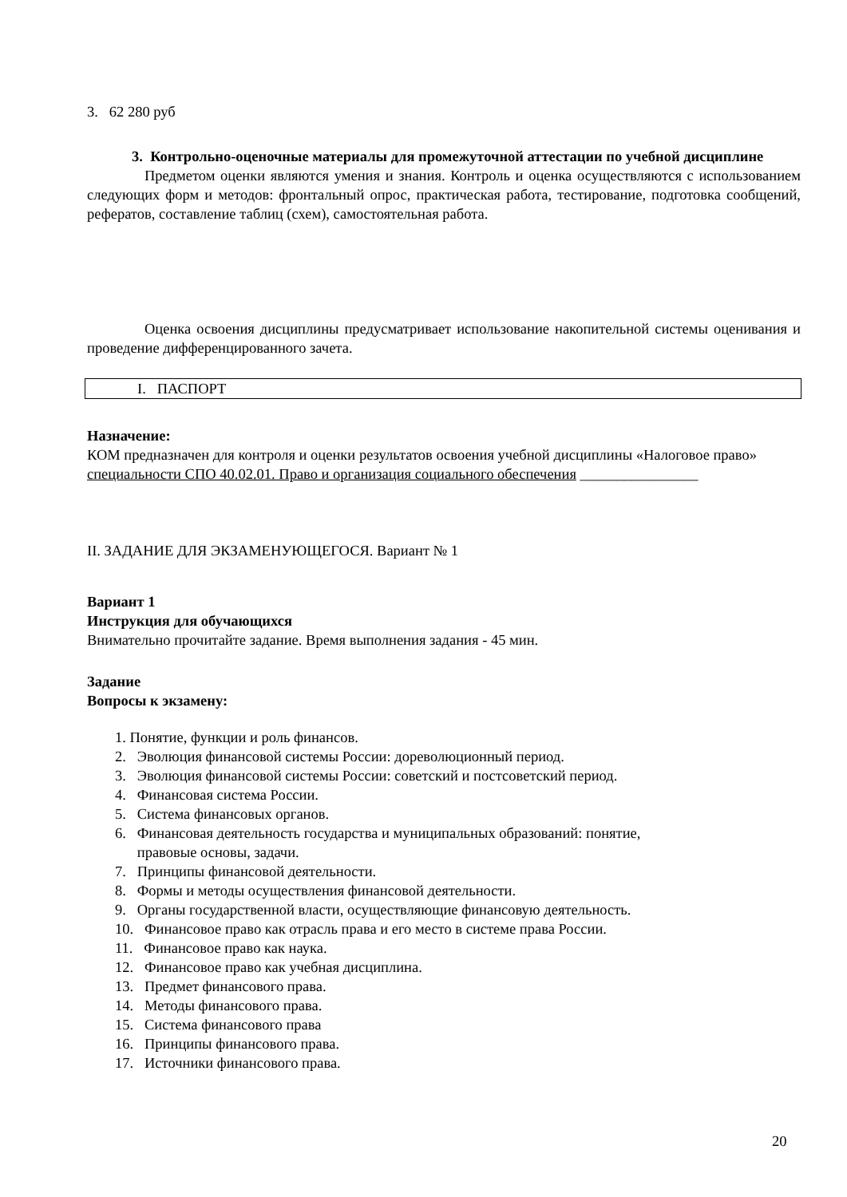3. 62 280 руб
3. Контрольно-оценочные материалы для промежуточной аттестации по учебной дисциплине
Предметом оценки являются умения и знания. Контроль и оценка осуществляются с использованием следующих форм и методов: фронтальный опрос, практическая работа, тестирование, подготовка сообщений, рефератов, составление таблиц (схем), самостоятельная работа.
Оценка освоения дисциплины предусматривает использование накопительной системы оценивания и проведение дифференцированного зачета.
I. ПАСПОРТ
Назначение:
КОМ предназначен для контроля и оценки результатов освоения учебной дисциплины «Налоговое право»
специальности СПО 40.02.01. Право и организация социального обеспечения ________________
II. ЗАДАНИЕ ДЛЯ ЭКЗАМЕНУЮЩЕГОСЯ. Вариант № 1
Вариант 1
Инструкция для обучающихся
Внимательно прочитайте задание. Время выполнения задания - 45 мин.
Задание
Вопросы к экзамену:
1. Понятие, функции и роль финансов.
2. Эволюция финансовой системы России: дореволюционный период.
3. Эволюция финансовой системы России: советский и постсоветский период.
4. Финансовая система России.
5. Система финансовых органов.
6. Финансовая деятельность государства и муниципальных образований: понятие,
правовые основы, задачи.
7. Принципы финансовой деятельности.
8. Формы и методы осуществления финансовой деятельности.
9. Органы государственной власти, осуществляющие финансовую деятельность.
10. Финансовое право как отрасль права и его место в системе права России.
11. Финансовое право как наука.
12. Финансовое право как учебная дисциплина.
13. Предмет финансового права.
14. Методы финансового права.
15. Система финансового права
16. Принципы финансового права.
17. Источники финансового права.
20